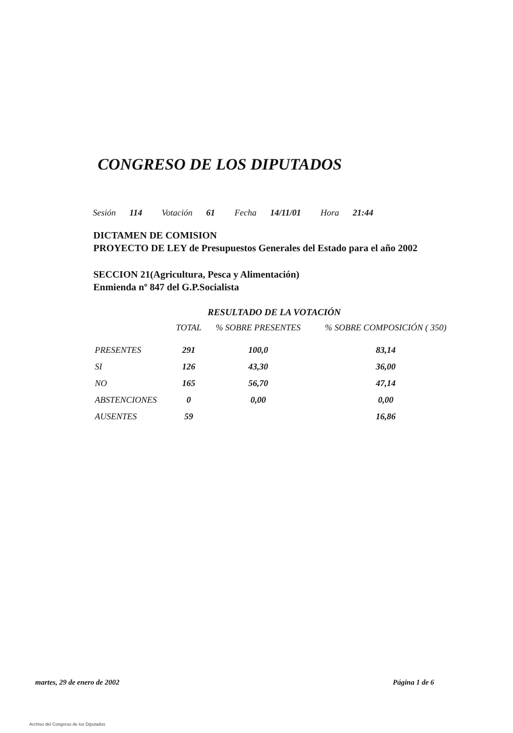CONGRESO DE LOS DIPUTADOS
Sesión 114 Votación 61 Fecha 14/11/01 Hora 21:44
DICTAMEN DE COMISION
PROYECTO DE LEY de Presupuestos Generales del Estado para el año 2002
SECCION 21(Agricultura, Pesca y Alimentación)
Enmienda nº 847 del G.P.Socialista
RESULTADO DE LA VOTACIÓN
| | TOTAL | % SOBRE PRESENTES | % SOBRE COMPOSICIÓN ( 350) |
| --- | --- | --- | --- |
| PRESENTES | 291 | 100,0 | 83,14 |
| SI | 126 | 43,30 | 36,00 |
| NO | 165 | 56,70 | 47,14 |
| ABSTENCIONES | 0 | 0,00 | 0,00 |
| AUSENTES | 59 | | 16,86 |
martes, 29 de enero de 2002 Página 1 de 6
Archivo del Congreso de los Diputados